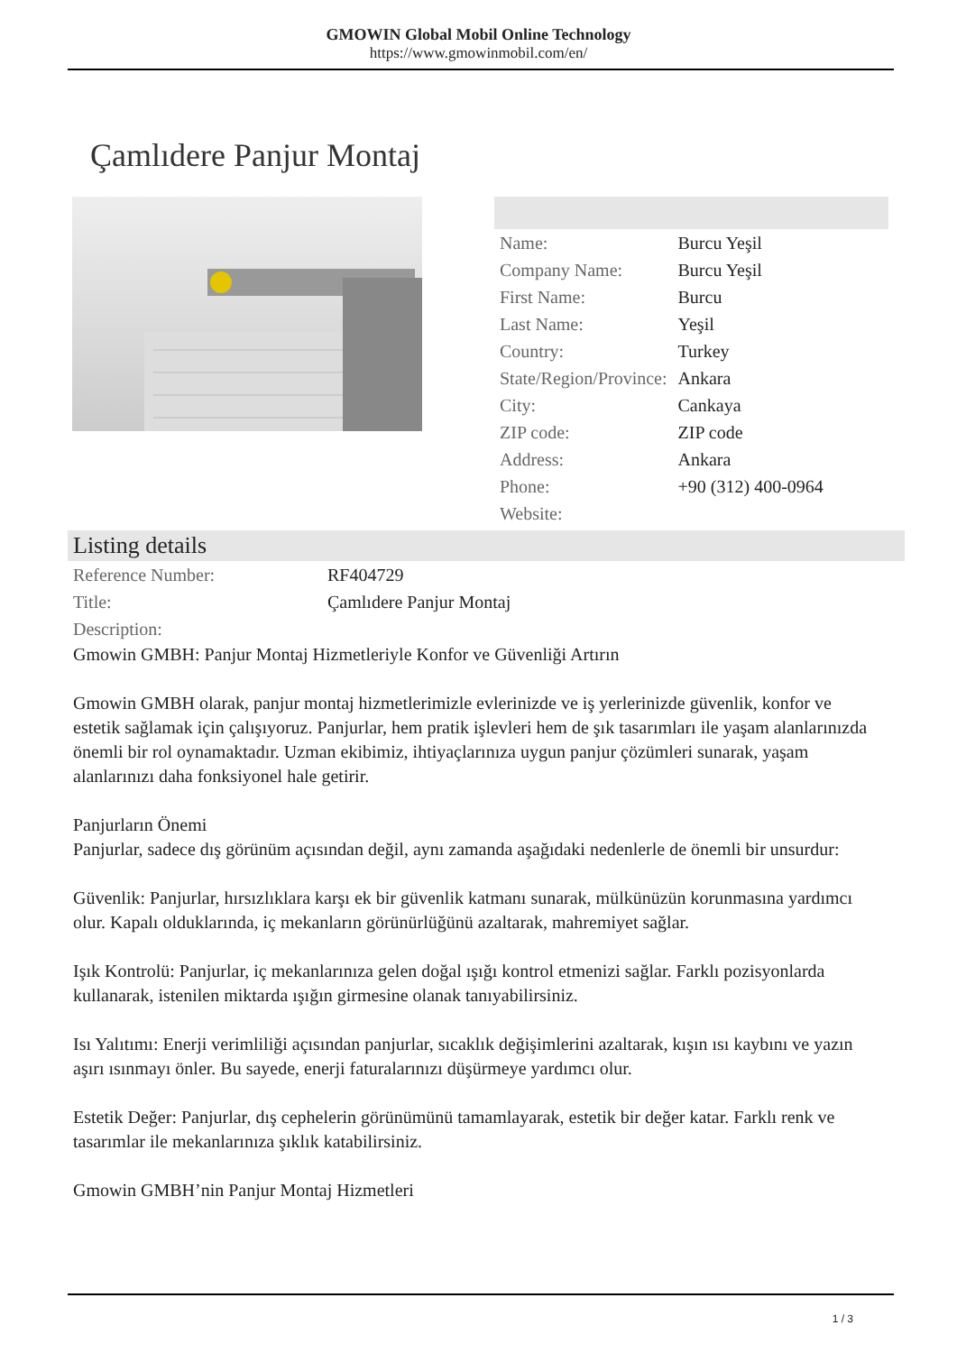GMOWIN Global Mobil Online Technology
https://www.gmowinmobil.com/en/
Çamlıdere Panjur Montaj
| Name: | Burcu Yeşil |
| Company Name: | Burcu Yeşil |
| First Name: | Burcu |
| Last Name: | Yeşil |
| Country: | Turkey |
| State/Region/Province: | Ankara |
| City: | Cankaya |
| ZIP code: | ZIP code |
| Address: | Ankara |
| Phone: | +90 (312) 400-0964 |
| Website: | |
Listing details
| Reference Number: | RF404729 |
| Title: | Çamlıdere Panjur Montaj |
| Description: | |
Gmowin GMBH: Panjur Montaj Hizmetleriyle Konfor ve Güvenliği Artırın
Gmowin GMBH olarak, panjur montaj hizmetlerimizle evlerinizde ve iş yerlerinizde güvenlik, konfor ve estetik sağlamak için çalışıyoruz. Panjurlar, hem pratik işlevleri hem de şık tasarımları ile yaşam alanlarınızda önemli bir rol oynamaktadır. Uzman ekibimiz, ihtiyaçlarınıza uygun panjur çözümleri sunarak, yaşam alanlarınızı daha fonksiyonel hale getirir.
Panjurların Önemi
Panjurlar, sadece dış görünüm açısından değil, aynı zamanda aşağıdaki nedenlerle de önemli bir unsurdur:
Güvenlik: Panjurlar, hırsızlıklara karşı ek bir güvenlik katmanı sunarak, mülkünüzün korunmasına yardımcı olur. Kapalı olduklarında, iç mekanların görünürlüğünü azaltarak, mahremiyet sağlar.
Işık Kontrolü: Panjurlar, iç mekanlarınıza gelen doğal ışığı kontrol etmenizi sağlar. Farklı pozisyonlarda kullanarak, istenilen miktarda ışığın girmesine olanak tanıyabilirsiniz.
Isı Yalıtımı: Enerji verimliliği açısından panjurlar, sıcaklık değişimlerini azaltarak, kışın ısı kaybını ve yazın aşırı ısınmayı önler. Bu sayede, enerji faturalarınızı düşürmeye yardımcı olur.
Estetik Değer: Panjurlar, dış cephelerin görünümünü tamamlayarak, estetik bir değer katar. Farklı renk ve tasarımlar ile mekanlarınıza şıklık katabilirsiniz.
Gmowin GMBH’nin Panjur Montaj Hizmetleri
1 / 3